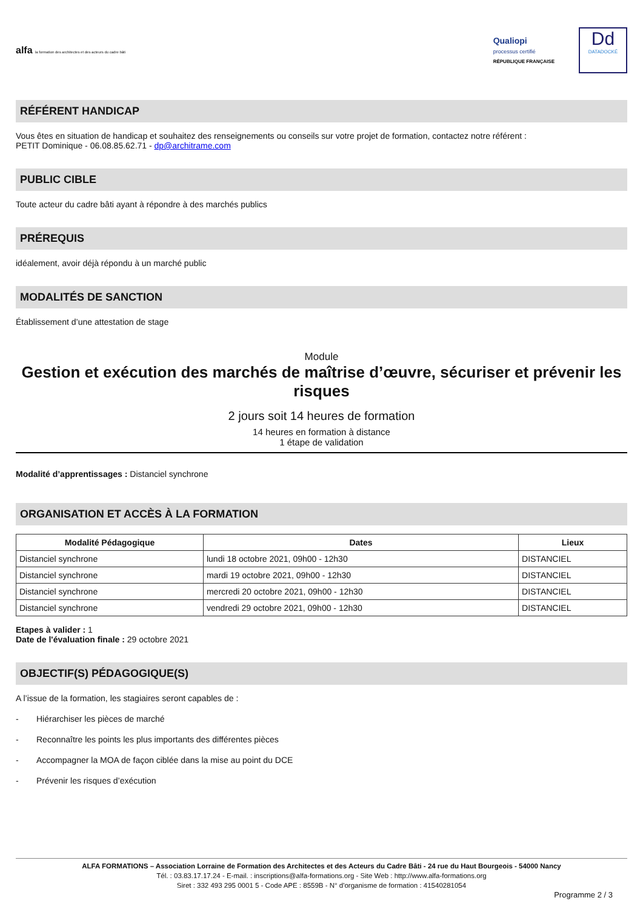alfa la formation des architectes et des acteurs du cadre bâti
Qualiopi
processus certifié
RÉPUBLIQUE FRANÇAISE
Dd
DATADOCKÉ
RÉFÉRENT HANDICAP
Vous êtes en situation de handicap et souhaitez des renseignements ou conseils sur votre projet de formation, contactez notre référent :
PETIT Dominique - 06.08.85.62.71 - dp@architrame.com
PUBLIC CIBLE
Toute acteur du cadre bâti ayant à répondre à des marchés publics
PRÉREQUIS
idéalement, avoir déjà répondu à un marché public
MODALITÉS DE SANCTION
Établissement d’une attestation de stage
Module
Gestion et exécution des marchés de maîtrise d’œuvre, sécuriser et prévenir les risques
2 jours soit 14 heures de formation
14 heures en formation à distance
1 étape de validation
Modalité d’apprentissages : Distanciel synchrone
ORGANISATION ET ACCÈS À LA FORMATION
| Modalité Pédagogique | Dates | Lieux |
| --- | --- | --- |
| Distanciel synchrone | lundi 18 octobre 2021, 09h00 - 12h30 | DISTANCIEL |
| Distanciel synchrone | mardi 19 octobre 2021, 09h00 - 12h30 | DISTANCIEL |
| Distanciel synchrone | mercredi 20 octobre 2021, 09h00 - 12h30 | DISTANCIEL |
| Distanciel synchrone | vendredi 29 octobre 2021, 09h00 - 12h30 | DISTANCIEL |
Etapes à valider : 1
Date de l'évaluation finale : 29 octobre 2021
OBJECTIF(S) PÉDAGOGIQUE(S)
A l’issue de la formation, les stagiaires seront capables de :
- Hiérarchiser les pièces de marché
- Reconnaître les points les plus importants des différentes pièces
- Accompagner la MOA de façon ciblée dans la mise au point du DCE
- Prévenir les risques d’exécution
ALFA FORMATIONS – Association Lorraine de Formation des Architectes et des Acteurs du Cadre Bâti - 24 rue du Haut Bourgeois - 54000 Nancy
Tél. : 03.83.17.17.24 - E-mail. : inscriptions@alfa-formations.org - Site Web : http://www.alfa-formations.org
Siret : 332 493 295 0001 5 - Code APE : 8559B - N° d'organisme de formation : 41540281054
Programme 2 / 3